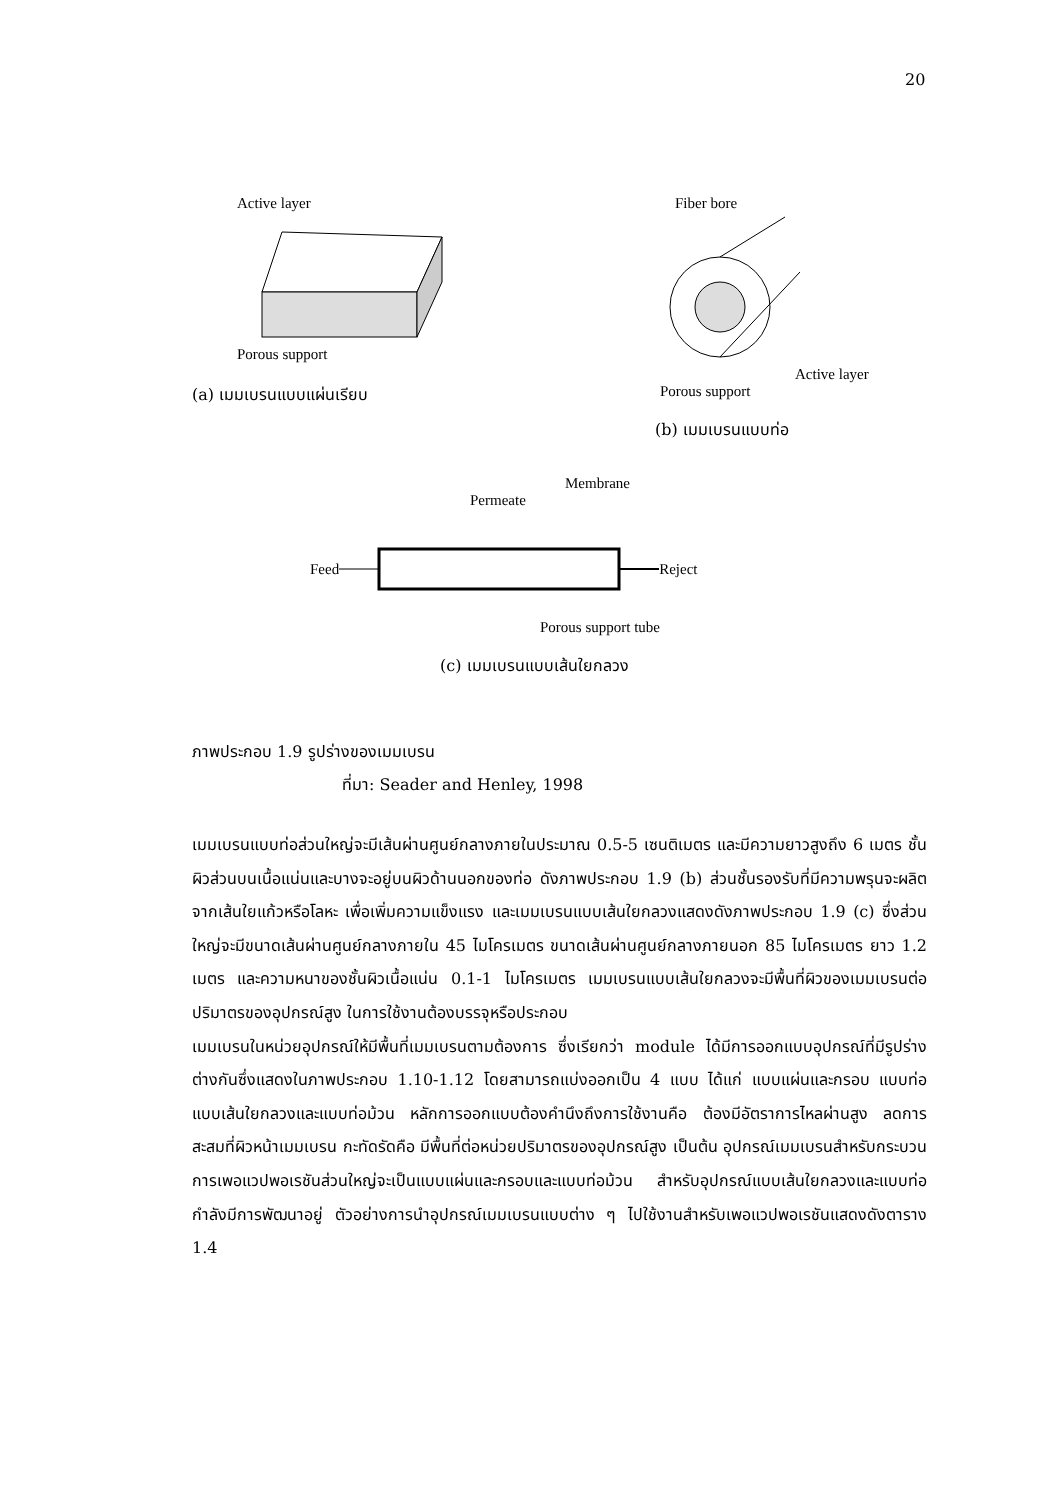20
Active layer
Porous support
(a) เมมเบรนแบบแผ่นเรียบ
Fiber bore
Active layer
Porous support
(b) เมมเบรนแบบท่อ
Membrane
Permeate
Feed Reject
Porous support tube
(c) เมมเบรนแบบเส้นใยกลวง
ภาพประกอบ 1.9 รูปร่างของเมมเบรน
ที่มา: Seader and Henley, 1998
เมมเบรนแบบท่อส่วนใหญ่จะมีเส้นผ่านศูนย์กลางภายในประมาณ 0.5-5 เซนติเมตร และมีความยาวสูงถึง 6 เมตร ชั้นผิวส่วนบนเนื้อแน่นและบางจะอยู่บนผิวด้านนอกของท่อ ดังภาพประกอบ 1.9 (b) ส่วนชั้นรองรับที่มีความพรุนจะผลิตจากเส้นใยแก้วหรือโลหะ เพื่อเพิ่มความแข็งแรง และเมมเบรนแบบเส้นใยกลวงแสดงดังภาพประกอบ 1.9 (c) ซึ่งส่วนใหญ่จะมีขนาดเส้นผ่านศูนย์กลางภายใน 45 ไมโครเมตร ขนาดเส้นผ่านศูนย์กลางภายนอก 85 ไมโครเมตร ยาว 1.2 เมตร และความหนาของชั้นผิวเนื้อแน่น 0.1-1 ไมโครเมตร เมมเบรนแบบเส้นใยกลวงจะมีพื้นที่ผิวของเมมเบรนต่อปริมาตรของอุปกรณ์สูง ในการใช้งานต้องบรรจุหรือประกอบ
เมมเบรนในหน่วยอุปกรณ์ให้มีพื้นที่เมมเบรนตามต้องการ ซึ่งเรียกว่า module ได้มีการออกแบบอุปกรณ์ที่มีรูปร่างต่างกันซึ่งแสดงในภาพประกอบ 1.10-1.12 โดยสามารถแบ่งออกเป็น 4 แบบ ได้แก่ แบบแผ่นและกรอบ แบบท่อ แบบเส้นใยกลวงและแบบท่อม้วน หลักการออกแบบต้องคำนึงถึงการใช้งานคือ ต้องมีอัตราการไหลผ่านสูง ลดการสะสมที่ผิวหน้าเมมเบรน กะทัดรัดคือ มีพื้นที่ต่อหน่วยปริมาตรของอุปกรณ์สูง เป็นต้น อุปกรณ์เมมเบรนสำหรับกระบวนการเพอแวปพอเรชันส่วนใหญ่จะเป็นแบบแผ่นและกรอบและแบบท่อม้วน สำหรับอุปกรณ์แบบเส้นใยกลวงและแบบท่อกำลังมีการพัฒนาอยู่ ตัวอย่างการนำอุปกรณ์เมมเบรนแบบต่าง ๆ ไปใช้งานสำหรับเพอแวปพอเรชันแสดงดังตาราง 1.4